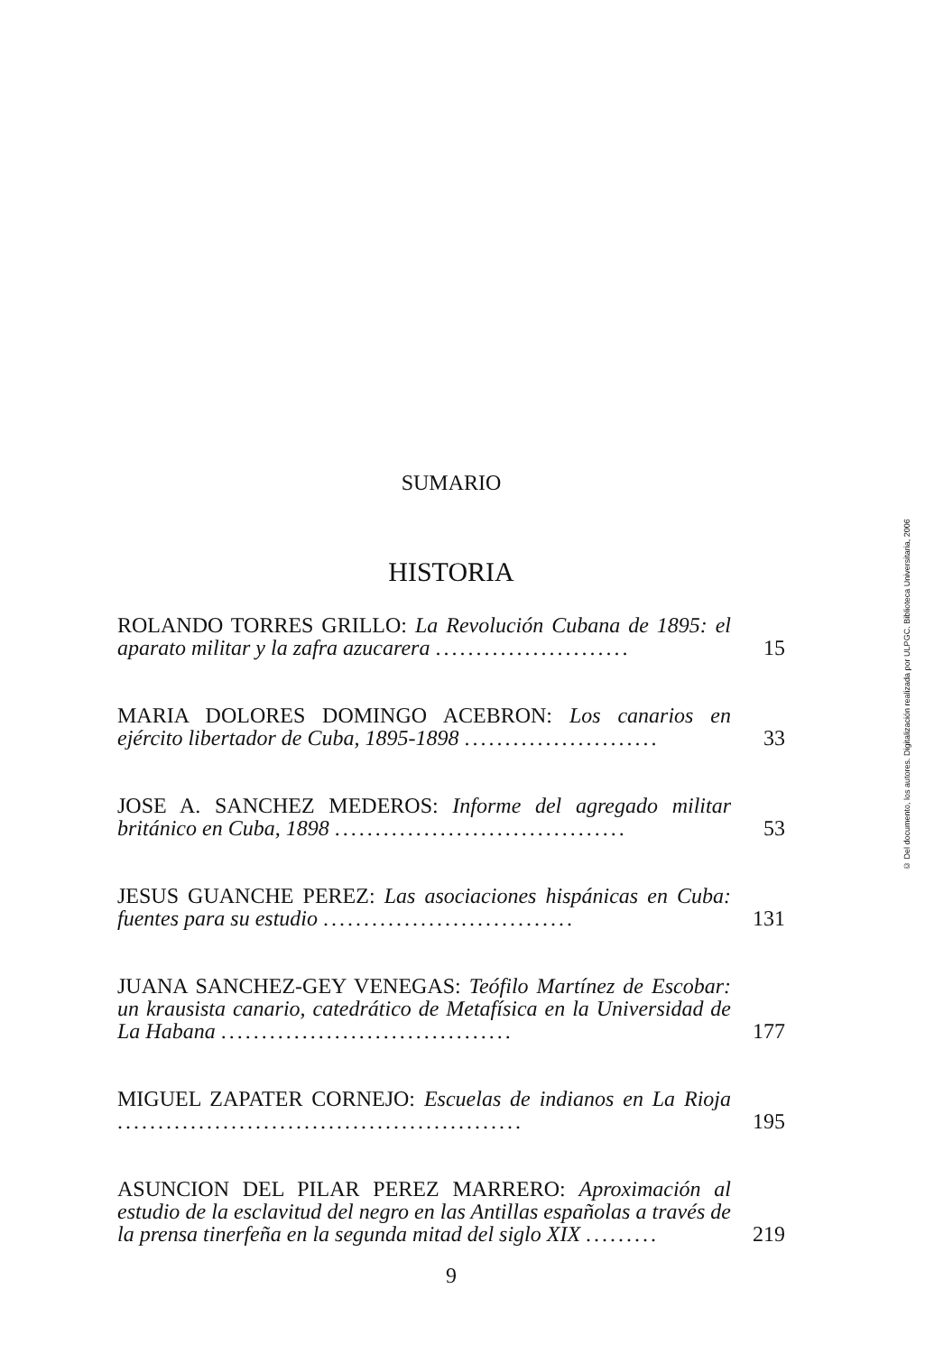SUMARIO
HISTORIA
ROLANDO TORRES GRILLO: La Revolución Cubana de 1895: el aparato militar y la zafra azucarera ........................
15
MARIA DOLORES DOMINGO ACEBRON: Los canarios en ejército libertador de Cuba, 1895-1898 ........................
33
JOSE A. SANCHEZ MEDEROS: Informe del agregado militar británico en Cuba, 1898 ....................................
53
JESUS GUANCHE PEREZ: Las asociaciones hispánicas en Cuba: fuentes para su estudio ...............................
131
JUANA SANCHEZ-GEY VENEGAS: Teófilo Martínez de Escobar: un krausista canario, catedrático de Metafísica en la Universidad de La Habana ....................................
177
MIGUEL ZAPATER CORNEJO: Escuelas de indianos en La Rioja ..................................................
195
ASUNCION DEL PILAR PEREZ MARRERO: Aproximación al estudio de la esclavitud del negro en las Antillas españolas a través de la prensa tinerfeña en la segunda mitad del siglo XIX .........
219
9
© Del documento, los autores. Digitalización realizada por ULPGC. Biblioteca Universitaria, 2006